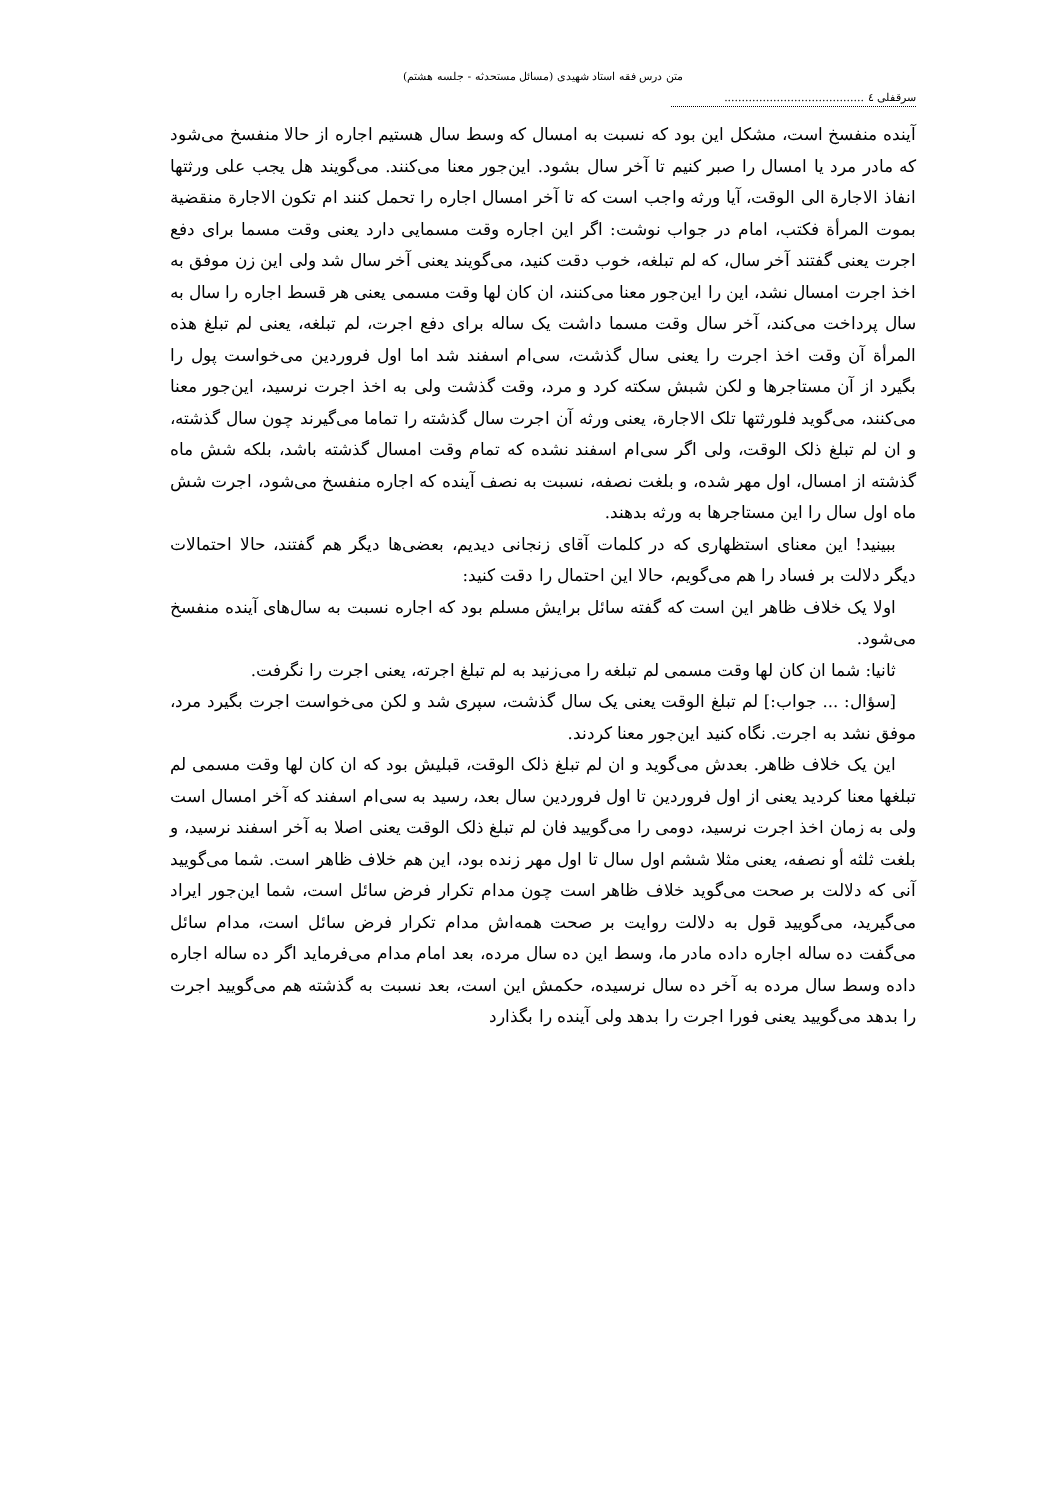متن درس فقه استاد شهیدی (مسائل مستحدثه - جلسه هشتم)
سرقفلی ٤ ........................................
آینده منفسخ است، مشکل این بود که نسبت به امسال که وسط سال هستیم اجاره از حالا منفسخ می‌شود که مادر مرد یا امسال را صبر کنیم تا آخر سال بشود. این‌جور معنا می‌کنند. می‌گویند هل یجب علی ورثتها انفاذ الاجارة الی الوقت، آیا ورثه واجب است که تا آخر امسال اجاره را تحمل کنند ام تکون الاجارة منقضیة بموت المرأة فکتب، امام در جواب نوشت: اگر این اجاره وقت مسمایی دارد یعنی وقت مسما برای دفع اجرت یعنی گفتند آخر سال، که لم تبلغه، خوب دقت کنید، می‌گویند یعنی آخر سال شد ولی این زن موفق به اخذ اجرت امسال نشد، این را این‌جور معنا می‌کنند، ان کان لها وقت مسمی یعنی هر قسط اجاره را سال به سال پرداخت می‌کند، آخر سال وقت مسما داشت یک ساله برای دفع اجرت، لم تبلغه، یعنی لم تبلغ هذه المرأة آن وقت اخذ اجرت را یعنی سال گذشت، سی‌ام اسفند شد اما اول فروردین می‌خواست پول را بگیرد از آن مستاجرها و لکن شبش سکته کرد و مرد، وقت گذشت ولی به اخذ اجرت نرسید، این‌جور معنا می‌کنند، می‌گوید فلورثتها تلک الاجارة، یعنی ورثه آن اجرت سال گذشته را تماما می‌گیرند چون سال گذشته، و ان لم تبلغ ذلک الوقت، ولی اگر سی‌ام اسفند نشده که تمام وقت امسال گذشته باشد، بلکه شش ماه گذشته از امسال، اول مهر شده، و بلغت نصفه، نسبت به نصف آینده که اجاره منفسخ می‌شود، اجرت شش ماه اول سال را این مستاجرها به ورثه بدهند.
ببینید! این معنای استظهاری که در کلمات آقای زنجانی دیدیم، بعضی‌ها دیگر هم گفتند، حالا احتمالات دیگر دلالت بر فساد را هم می‌گویم، حالا این احتمال را دقت کنید:
اولا یک خلاف ظاهر این است که گفته سائل برایش مسلم بود که اجاره نسبت به سال‌های آینده منفسخ می‌شود.
ثانیا: شما ان کان لها وقت مسمی لم تبلغه را می‌زنید به لم تبلغ اجرته، یعنی اجرت را نگرفت.
[سؤال: ... جواب:] لم تبلغ الوقت یعنی یک سال گذشت، سپری شد و لکن می‌خواست اجرت بگیرد مرد، موفق نشد به اجرت. نگاه کنید این‌جور معنا کردند.
این یک خلاف ظاهر. بعدش می‌گوید و ان لم تبلغ ذلک الوقت، قبلیش بود که ان کان لها وقت مسمی لم تبلغها معنا کردید یعنی از اول فروردین تا اول فروردین سال بعد، رسید به سی‌ام اسفند که آخر امسال است ولی به زمان اخذ اجرت نرسید، دومی را می‌گویید فان لم تبلغ ذلک الوقت یعنی اصلا به آخر اسفند نرسید، و بلغت ثلثه أو نصفه، یعنی مثلا ششم اول سال تا اول مهر زنده بود، این هم خلاف ظاهر است. شما می‌گویید آنی که دلالت بر صحت می‌گوید خلاف ظاهر است چون مدام تکرار فرض سائل است، شما این‌جور ایراد می‌گیرید، می‌گویید قول به دلالت روایت بر صحت همه‌اش مدام تکرار فرض سائل است، مدام سائل می‌گفت ده ساله اجاره داده مادر ما، وسط این ده سال مرده، بعد امام مدام می‌فرماید اگر ده ساله اجاره داده وسط سال مرده به آخر ده سال نرسیده، حکمش این است، بعد نسبت به گذشته هم می‌گویید اجرت را بدهد می‌گویید یعنی فورا اجرت را بدهد ولی آینده را بگذارد